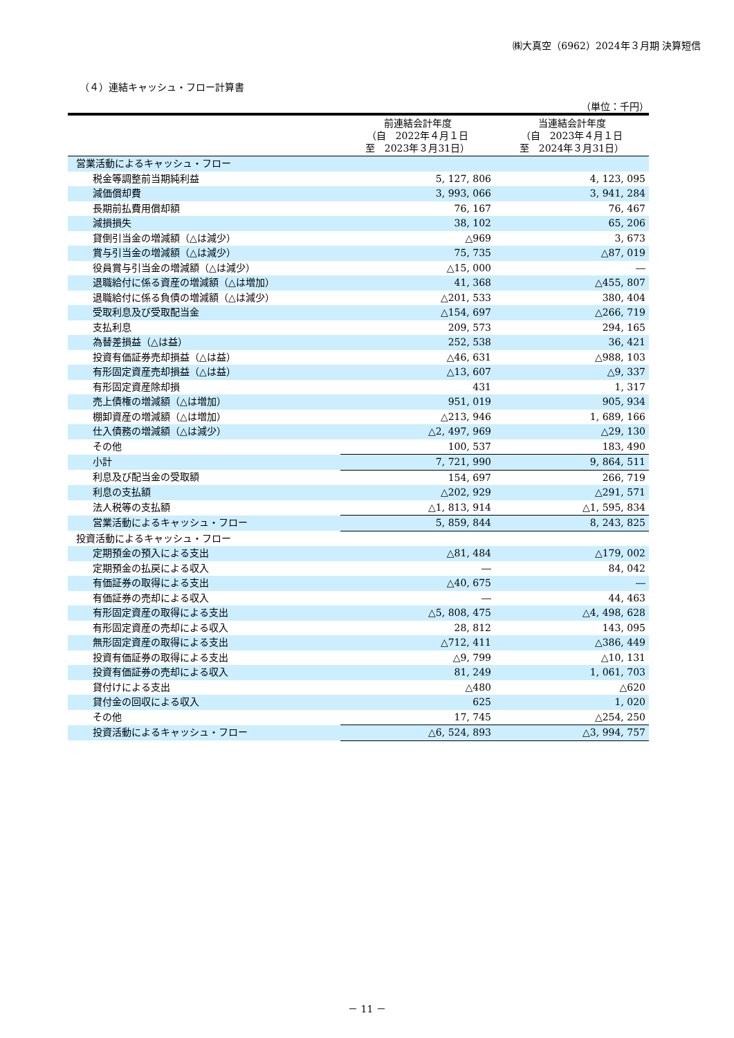㈱大真空（6962）2024年３月期 決算短信
（４）連結キャッシュ・フロー計算書
（単位：千円）
| | 前連結会計年度 （自 2022年４月１日 至 2023年３月31日） | 当連結会計年度 （自 2023年４月１日 至 2024年３月31日） |
| --- | --- | --- |
| 営業活動によるキャッシュ・フロー | | |
| 税金等調整前当期純利益 | 5, 127, 806 | 4, 123, 095 |
| 減価償却費 | 3, 993, 066 | 3, 941, 284 |
| 長期前払費用償却額 | 76, 167 | 76, 467 |
| 減損損失 | 38, 102 | 65, 206 |
| 貸倒引当金の増減額（△は減少） | △969 | 3, 673 |
| 賞与引当金の増減額（△は減少） | 75, 735 | △87, 019 |
| 役員賞与引当金の増減額（△は減少） | △15, 000 | ― |
| 退職給付に係る資産の増減額（△は増加） | 41, 368 | △455, 807 |
| 退職給付に係る負債の増減額（△は減少） | △201, 533 | 380, 404 |
| 受取利息及び受取配当金 | △154, 697 | △266, 719 |
| 支払利息 | 209, 573 | 294, 165 |
| 為替差損益（△は益） | 252, 538 | 36, 421 |
| 投資有価証券売却損益（△は益） | △46, 631 | △988, 103 |
| 有形固定資産売却損益（△は益） | △13, 607 | △9, 337 |
| 有形固定資産除却損 | 431 | 1, 317 |
| 売上債権の増減額（△は増加） | 951, 019 | 905, 934 |
| 棚卸資産の増減額（△は増加） | △213, 946 | 1, 689, 166 |
| 仕入債務の増減額（△は減少） | △2, 497, 969 | △29, 130 |
| その他 | 100, 537 | 183, 490 |
| 小計 | 7, 721, 990 | 9, 864, 511 |
| 利息及び配当金の受取額 | 154, 697 | 266, 719 |
| 利息の支払額 | △202, 929 | △291, 571 |
| 法人税等の支払額 | △1, 813, 914 | △1, 595, 834 |
| 営業活動によるキャッシュ・フロー | 5, 859, 844 | 8, 243, 825 |
| 投資活動によるキャッシュ・フロー | | |
| 定期預金の預入による支出 | △81, 484 | △179, 002 |
| 定期預金の払戻による収入 | ― | 84, 042 |
| 有価証券の取得による支出 | △40, 675 | ― |
| 有価証券の売却による収入 | ― | 44, 463 |
| 有形固定資産の取得による支出 | △5, 808, 475 | △4, 498, 628 |
| 有形固定資産の売却による収入 | 28, 812 | 143, 095 |
| 無形固定資産の取得による支出 | △712, 411 | △386, 449 |
| 投資有価証券の取得による支出 | △9, 799 | △10, 131 |
| 投資有価証券の売却による収入 | 81, 249 | 1, 061, 703 |
| 貸付けによる支出 | △480 | △620 |
| 貸付金の回収による収入 | 625 | 1, 020 |
| その他 | 17, 745 | △254, 250 |
| 投資活動によるキャッシュ・フロー | △6, 524, 893 | △3, 994, 757 |
－ 11 －